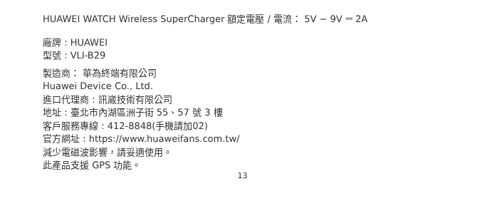HUAWEI WATCH Wireless SuperCharger 額定電壓 / 電流： 5V − 9V ⎓ 2A
廠牌 : HUAWEI
型號 : VLI-B29
製造商： 華為終端有限公司
Huawei Device Co., Ltd.
進口代理商 : 訊崴技術有限公司
地址 : 臺北市內湖區洲子街 55、57 號 3 樓
客戶服務專線 : 412-8848(手機請加02)
官方網址 : https://www.huaweifans.com.tw/
減少電磁波影響，請妥適使用。
此產品支援 GPS 功能。
13